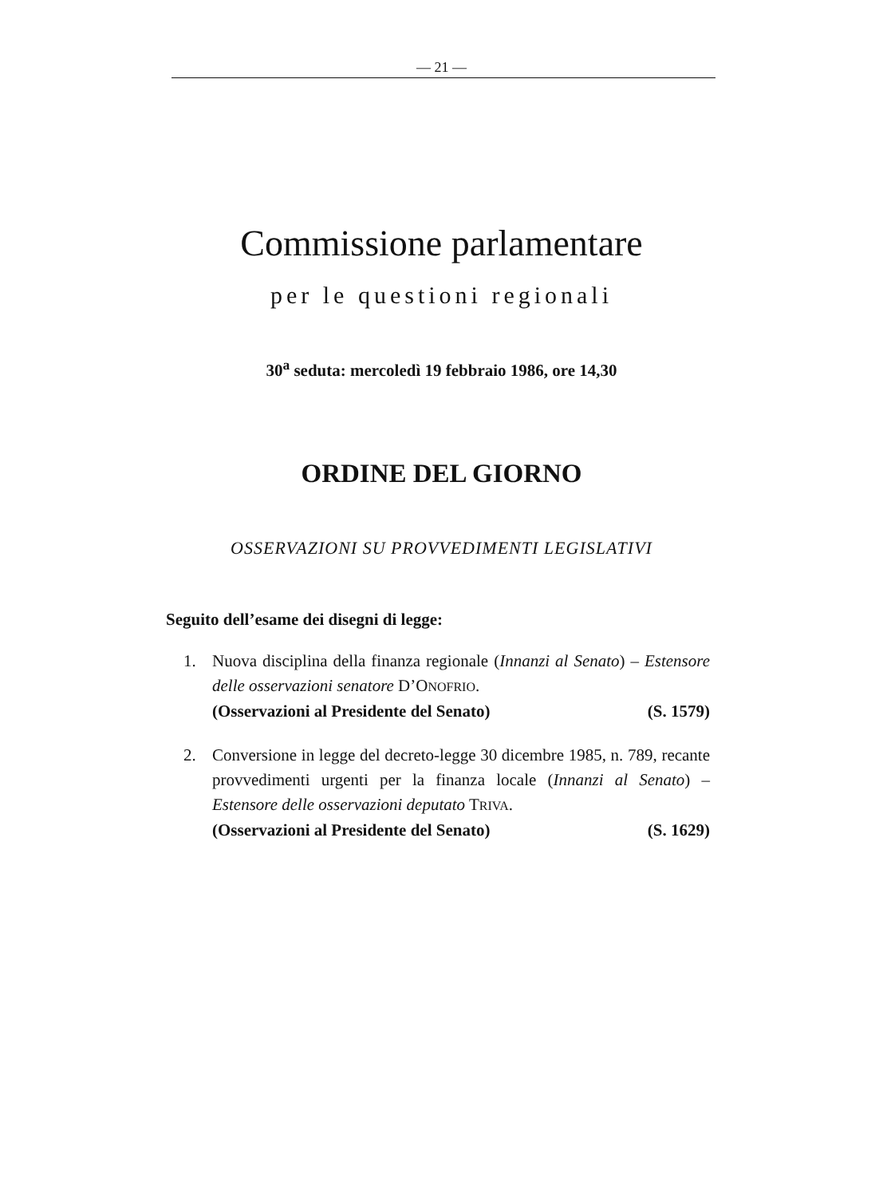— 21 —
Commissione parlamentare
per le questioni regionali
30<sup>a</sup> seduta: mercoledì 19 febbraio 1986, ore 14,30
ORDINE DEL GIORNO
OSSERVAZIONI SU PROVVEDIMENTI LEGISLATIVI
Seguito dell’esame dei disegni di legge:
1. Nuova disciplina della finanza regionale (Innanzi al Senato) – Estensore delle osservazioni senatore D’ONOFRIO.
(Osservazioni al Presidente del Senato) (S. 1579)
2. Conversione in legge del decreto-legge 30 dicembre 1985, n. 789, recante provvedimenti urgenti per la finanza locale (Innanzi al Senato) – Estensore delle osservazioni deputato TRIVA.
(Osservazioni al Presidente del Senato) (S. 1629)